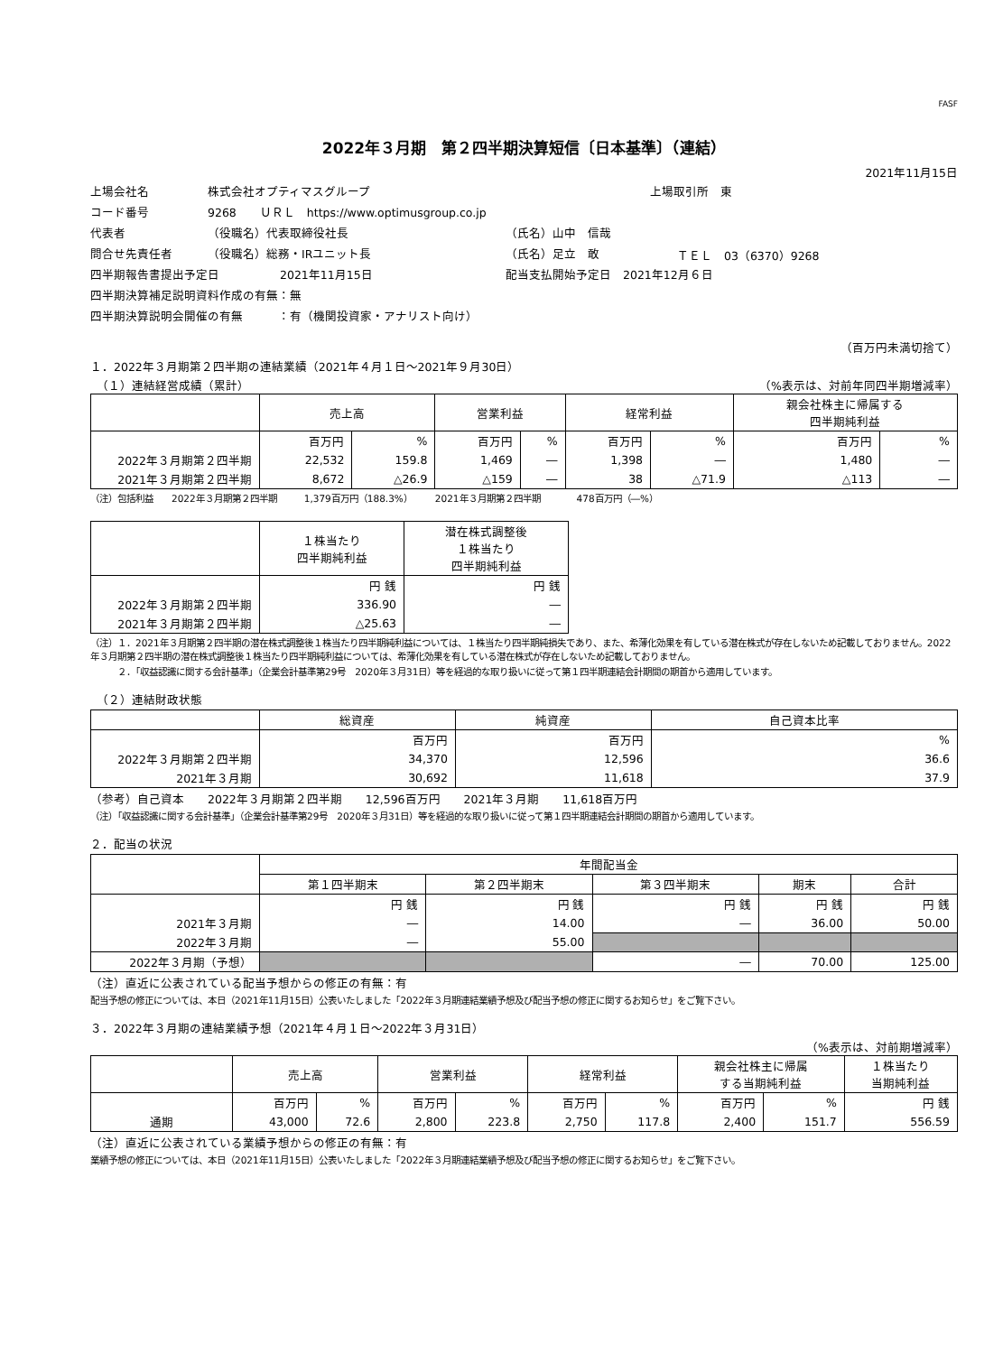FASF
2022年３月期　第２四半期決算短信〔日本基準〕（連結）
2021年11月15日
上場会社名 株式会社オプティマスグループ 上場取引所　東
コード番号 9268　　ＵＲＬ　https://www.optimusgroup.co.jp
代表者 （役職名）代表取締役社長 （氏名）山中　信哉
問合せ先責任者 （役職名）総務・IRユニット長 （氏名）足立　敢 ＴＥＬ　03（6370）9268
四半期報告書提出予定日 2021年11月15日 配当支払開始予定日　2021年12月６日
四半期決算補足説明資料作成の有無：無
四半期決算説明会開催の有無　　　：有（機関投資家・アナリスト向け）
（百万円未満切捨て）
１．2022年３月期第２四半期の連結業績（2021年４月１日～2021年９月30日）
　（１）連結経営成績（累計） （%表示は、対前年同四半期増減率）
| | 売上高 | | 営業利益 | | 経常利益 | | 親会社株主に帰属する 四半期純利益 | |
| --- | --- | --- | --- | --- | --- | --- | --- | --- |
| | 百万円 | % | 百万円 | % | 百万円 | % | 百万円 | % |
| 2022年３月期第２四半期 | 22,532 | 159.8 | 1,469 | ― | 1,398 | ― | 1,480 | ― |
| 2021年３月期第２四半期 | 8,672 | △26.9 | △159 | ― | 38 | △71.9 | △113 | ― |
（注）包括利益　　2022年３月期第２四半期　　　1,379百万円（188.3%）　　　2021年３月期第２四半期　　　　478百万円（―%）
| | １株当たり 四半期純利益 | 潜在株式調整後 １株当たり 四半期純利益 |
| --- | --- | --- |
| | 円 銭 | 円 銭 |
| 2022年３月期第２四半期 | 336.90 | ― |
| 2021年３月期第２四半期 | △25.63 | ― |
（注）１．2021年３月期第２四半期の潜在株式調整後１株当たり四半期純利益については、１株当たり四半期純損失であり、また、希薄化効果を有している潜在株式が存在しないため記載しておりません。2022年３月期第２四半期の潜在株式調整後１株当たり四半期純利益については、希薄化効果を有している潜在株式が存在しないため記載しておりません。
　　　２．「収益認識に関する会計基準」（企業会計基準第29号　2020年３月31日）等を経過的な取り扱いに従って第１四半期連結会計期間の期首から適用しています。
　（２）連結財政状態
| | 総資産 | 純資産 | 自己資本比率 |
| --- | --- | --- | --- |
| | 百万円 | 百万円 | % |
| 2022年３月期第２四半期 | 34,370 | 12,596 | 36.6 |
| 2021年３月期 | 30,692 | 11,618 | 37.9 |
（参考）自己資本　　2022年３月期第２四半期　　12,596百万円　　2021年３月期　　11,618百万円
（注）「収益認識に関する会計基準」（企業会計基準第29号　2020年３月31日）等を経過的な取り扱いに従って第１四半期連結会計期間の期首から適用しています。
２．配当の状況
| | 年間配当金 | | | | |
| --- | --- | --- | --- | --- | --- |
| | 第１四半期末 | 第２四半期末 | 第３四半期末 | 期末 | 合計 |
| | 円 銭 | 円 銭 | 円 銭 | 円 銭 | 円 銭 |
| 2021年３月期 | ― | 14.00 | ― | 36.00 | 50.00 |
| 2022年３月期 | ― | 55.00 | | | |
| 2022年３月期（予想） | | | ― | 70.00 | 125.00 |
（注）直近に公表されている配当予想からの修正の有無：有
配当予想の修正については、本日（2021年11月15日）公表いたしました「2022年３月期連結業績予想及び配当予想の修正に関するお知らせ」をご覧下さい。
３．2022年３月期の連結業績予想（2021年４月１日～2022年３月31日）
（%表示は、対前期増減率）
| | 売上高 | | 営業利益 | | 経常利益 | | 親会社株主に帰属 する当期純利益 | | １株当たり 当期純利益 |
| --- | --- | --- | --- | --- | --- | --- | --- | --- | --- |
| | 百万円 | % | 百万円 | % | 百万円 | % | 百万円 | % | 円 銭 |
| 通期 | 43,000 | 72.6 | 2,800 | 223.8 | 2,750 | 117.8 | 2,400 | 151.7 | 556.59 |
（注）直近に公表されている業績予想からの修正の有無：有
業績予想の修正については、本日（2021年11月15日）公表いたしました「2022年３月期連結業績予想及び配当予想の修正に関するお知らせ」をご覧下さい。